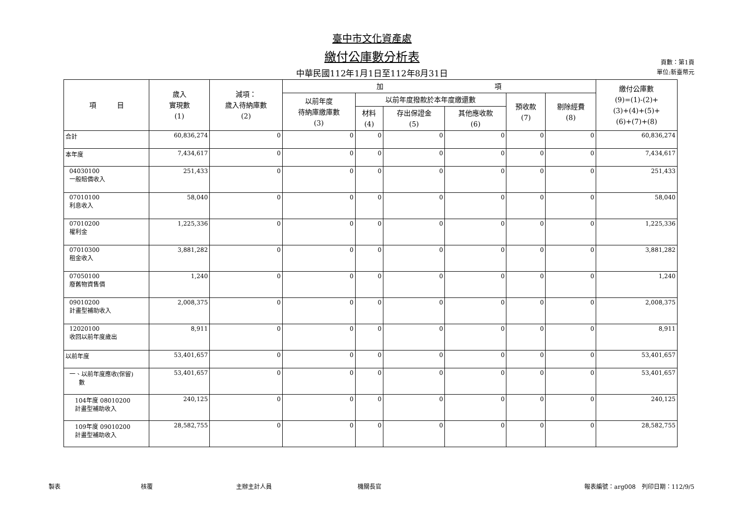臺中市文化資產處
繳付公庫數分析表
中華民國112年1月1日至112年8月31日
頁數：第1頁
單位:新臺幣元
| 項 目 | 歲入 實現數 (1) | 減項： 歲入待納庫數 (2) | 加 項 | | | | | | 繳付公庫數 (9)=(1)-(2)+ (3)+(4)+(5)+ (6)+(7)+(8) |
| --- | --- | --- | --- | --- | --- | --- | --- | --- | --- |
| | | | 以前年度 待納庫繳庫數 (3) | 以前年度撥款於本年度繳還數 | | | 預收款 (7) | 剔除經費 (8) | |
| | | | | 材料 (4) | 存出保證金 (5) | 其他應收款 (6) | | | |
| 合計 | 60,836,274 | 0 | 0 | 0 | 0 | 0 | 0 | 0 | 60,836,274 |
| 本年度 | 7,434,617 | 0 | 0 | 0 | 0 | 0 | 0 | 0 | 7,434,617 |
| 04030100 一般賠償收入 | 251,433 | 0 | 0 | 0 | 0 | 0 | 0 | 0 | 251,433 |
| 07010100 利息收入 | 58,040 | 0 | 0 | 0 | 0 | 0 | 0 | 0 | 58,040 |
| 07010200 權利金 | 1,225,336 | 0 | 0 | 0 | 0 | 0 | 0 | 0 | 1,225,336 |
| 07010300 租金收入 | 3,881,282 | 0 | 0 | 0 | 0 | 0 | 0 | 0 | 3,881,282 |
| 07050100 廢舊物資售價 | 1,240 | 0 | 0 | 0 | 0 | 0 | 0 | 0 | 1,240 |
| 09010200 計畫型補助收入 | 2,008,375 | 0 | 0 | 0 | 0 | 0 | 0 | 0 | 2,008,375 |
| 12020100 收回以前年度歲出 | 8,911 | 0 | 0 | 0 | 0 | 0 | 0 | 0 | 8,911 |
| 以前年度 | 53,401,657 | 0 | 0 | 0 | 0 | 0 | 0 | 0 | 53,401,657 |
| 一、以前年度應收(保留) 數 | 53,401,657 | 0 | 0 | 0 | 0 | 0 | 0 | 0 | 53,401,657 |
| 104年度 08010200 計畫型補助收入 | 240,125 | 0 | 0 | 0 | 0 | 0 | 0 | 0 | 240,125 |
| 109年度 09010200 計畫型補助收入 | 28,582,755 | 0 | 0 | 0 | 0 | 0 | 0 | 0 | 28,582,755 |
製表 核覆 主辦主計人員 機關長官 報表編號：arg008　列印日期：112/9/5